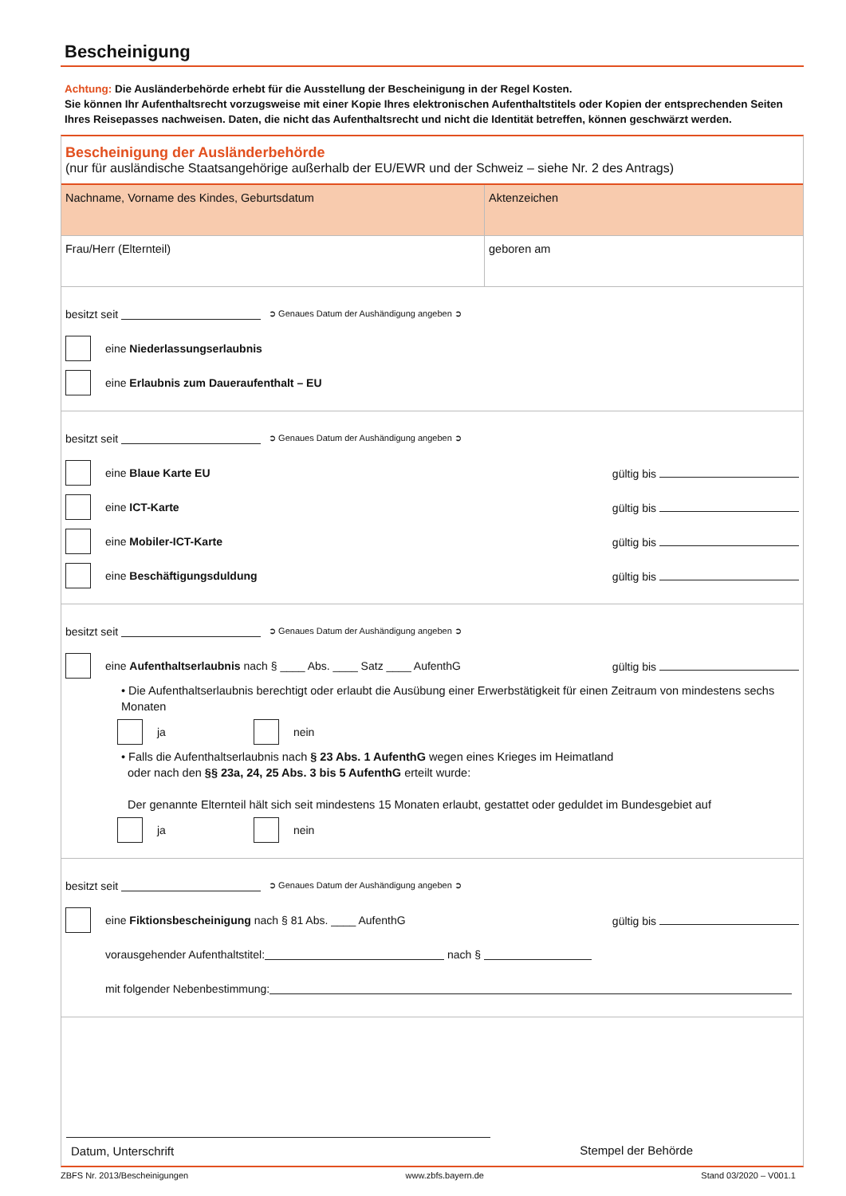Bescheinigung
Achtung: Die Ausländerbehörde erhebt für die Ausstellung der Bescheinigung in der Regel Kosten.
Sie können Ihr Aufenthaltsrecht vorzugsweise mit einer Kopie Ihres elektronischen Aufenthaltstitels oder Kopien der entsprechenden Seiten Ihres Reisepasses nachweisen. Daten, die nicht das Aufenthaltsrecht und nicht die Identität betreffen, können geschwärzt werden.
Bescheinigung der Ausländerbehörde
(nur für ausländische Staatsangehörige außerhalb der EU/EWR und der Schweiz – siehe Nr. 2 des Antrags)
| Nachname, Vorname des Kindes, Geburtsdatum | Aktenzeichen |
| Frau/Herr (Elternteil) | geboren am |
besitzt seit ➲ Genaues Datum der Aushändigung angeben ➲
eine Niederlassungserlaubnis
eine Erlaubnis zum Daueraufenthalt – EU
besitzt seit ➲ Genaues Datum der Aushändigung angeben ➲
eine Blaue Karte EU gültig bis
eine ICT-Karte gültig bis
eine Mobiler-ICT-Karte gültig bis
eine Beschäftigungsduldung gültig bis
besitzt seit ➲ Genaues Datum der Aushändigung angeben ➲
eine Aufenthaltserlaubnis nach § ____ Abs. ____ Satz ____ AufenthG gültig bis
• Die Aufenthaltserlaubnis berechtigt oder erlaubt die Ausübung einer Erwerbstätigkeit für einen Zeitraum von mindestens sechs Monaten
ja nein
• Falls die Aufenthaltserlaubnis nach § 23 Abs. 1 AufenthG wegen eines Krieges im Heimatland
oder nach den §§ 23a, 24, 25 Abs. 3 bis 5 AufenthG erteilt wurde:
Der genannte Elternteil hält sich seit mindestens 15 Monaten erlaubt, gestattet oder geduldet im Bundesgebiet auf
ja nein
besitzt seit ➲ Genaues Datum der Aushändigung angeben ➲
eine Fiktionsbescheinigung nach § 81 Abs. ____ AufenthG gültig bis
vorausgehender Aufenthaltstitel: nach §
mit folgender Nebenbestimmung:
Datum, Unterschrift Stempel der Behörde
ZBFS Nr. 2013/Bescheinigungen www.zbfs.bayern.de Stand 03/2020 – V001.1